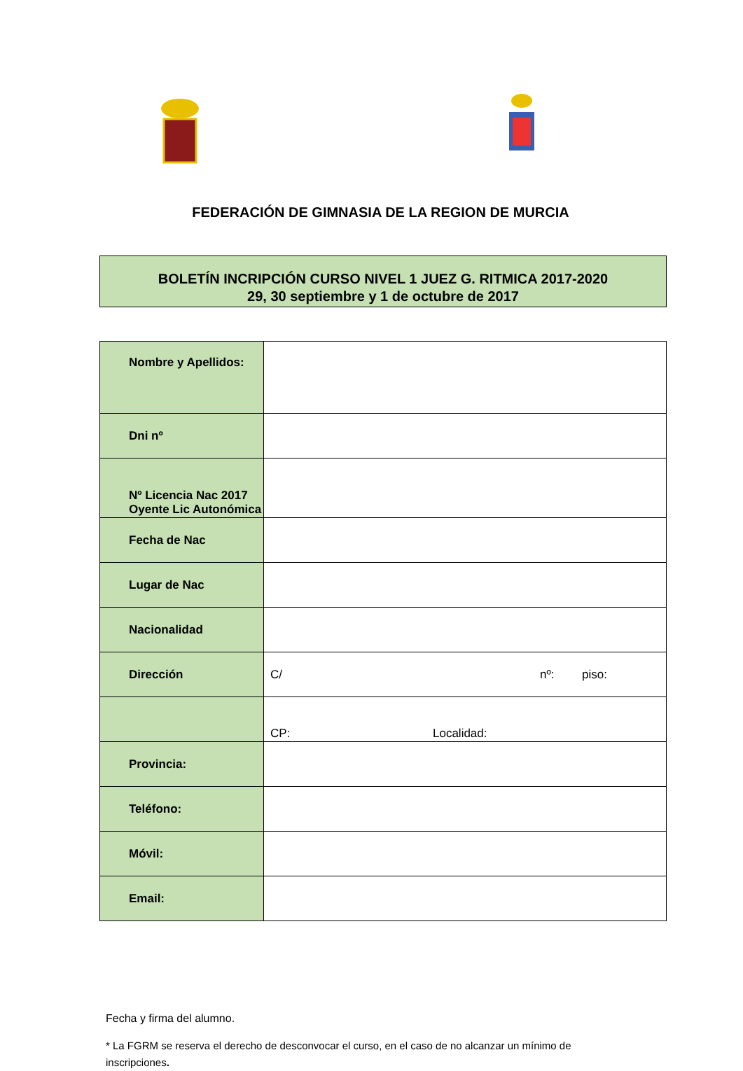FEDERACIÓN DE GIMNASIA DE LA REGION DE MURCIA
BOLETÍN INCRIPCIÓN CURSO NIVEL 1 JUEZ G. RITMICA 2017-2020
29, 30 septiembre y 1 de octubre de 2017
| Nombre y Apellidos: | |
| Dni nº | |
| Nº Licencia Nac 2017 Oyente Lic Autonómica | |
| Fecha de Nac | |
| Lugar de Nac | |
| Nacionalidad | |
| Dirección | C/ nº: piso: |
| | CP: Localidad: |
| Provincia: | |
| Teléfono: | |
| Móvil: | |
| Email: | |
Fecha y firma del alumno.
* La FGRM se reserva el derecho de desconvocar el curso, en el caso de no alcanzar un mínimo de inscripciones.